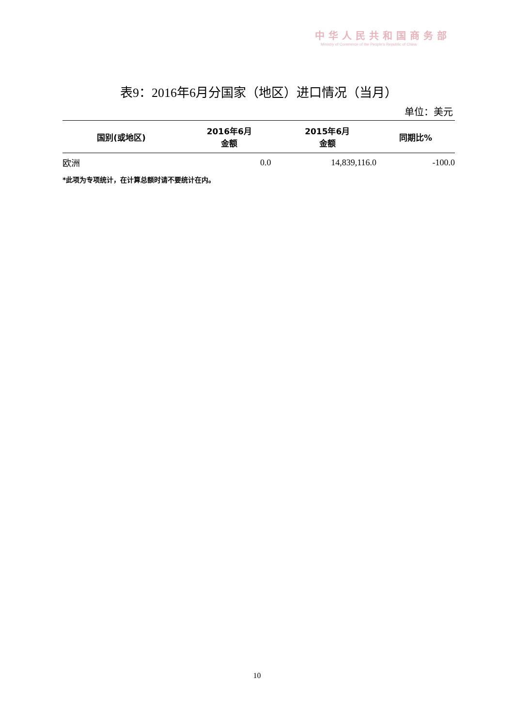中华人民共和国商务部
Ministry of Commerce of the People's Republic of China
表9：2016年6月分国家（地区）进口情况（当月）
单位：美元
| 国别(或地区) | 2016年6月 金额 | 2015年6月 金额 | 同期比% |
| --- | --- | --- | --- |
| 欧洲 | 0.0 | 14,839,116.0 | -100.0 |
*此项为专项统计，在计算总额时请不要统计在内。
10